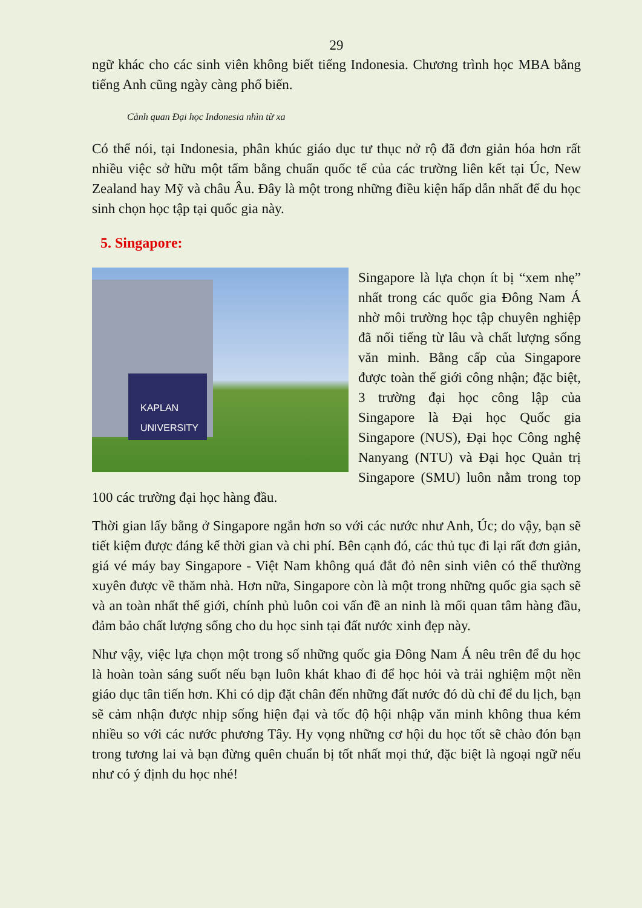29
ngữ khác cho các sinh viên không biết tiếng Indonesia. Chương trình học MBA bằng tiếng Anh cũng ngày càng phổ biến.
Cảnh quan Đại học Indonesia nhìn từ xa
Có thể nói, tại Indonesia, phân khúc giáo dục tư thục nở rộ đã đơn giản hóa hơn rất nhiều việc sở hữu một tấm bằng chuẩn quốc tế của các trường liên kết tại Úc, New Zealand hay Mỹ và châu Âu. Đây là một trong những điều kiện hấp dẫn nhất để du học sinh chọn học tập tại quốc gia này.
5. Singapore:
KAPLAN
UNIVERSITY
Singapore là lựa chọn ít bị “xem nhẹ” nhất trong các quốc gia Đông Nam Á nhờ môi trường học tập chuyên nghiệp đã nổi tiếng từ lâu và chất lượng sống văn minh. Bằng cấp của Singapore được toàn thế giới công nhận; đặc biệt, 3 trường đại học công lập của Singapore là Đại học Quốc gia Singapore (NUS), Đại học Công nghệ Nanyang (NTU) và Đại học Quản trị Singapore (SMU) luôn nằm trong top 100 các trường đại học hàng đầu.
Thời gian lấy bằng ở Singapore ngắn hơn so với các nước như Anh, Úc; do vậy, bạn sẽ tiết kiệm được đáng kể thời gian và chi phí. Bên cạnh đó, các thủ tục đi lại rất đơn giản, giá vé máy bay Singapore - Việt Nam không quá đắt đỏ nên sinh viên có thể thường xuyên được về thăm nhà. Hơn nữa, Singapore còn là một trong những quốc gia sạch sẽ và an toàn nhất thế giới, chính phủ luôn coi vấn đề an ninh là mối quan tâm hàng đầu, đảm bảo chất lượng sống cho du học sinh tại đất nước xinh đẹp này.
Như vậy, việc lựa chọn một trong số những quốc gia Đông Nam Á nêu trên để du học là hoàn toàn sáng suốt nếu bạn luôn khát khao đi để học hỏi và trải nghiệm một nền giáo dục tân tiến hơn. Khi có dịp đặt chân đến những đất nước đó dù chỉ để du lịch, bạn sẽ cảm nhận được nhịp sống hiện đại và tốc độ hội nhập văn minh không thua kém nhiều so với các nước phương Tây. Hy vọng những cơ hội du học tốt sẽ chào đón bạn trong tương lai và bạn đừng quên chuẩn bị tốt nhất mọi thứ, đặc biệt là ngoại ngữ nếu như có ý định du học nhé!